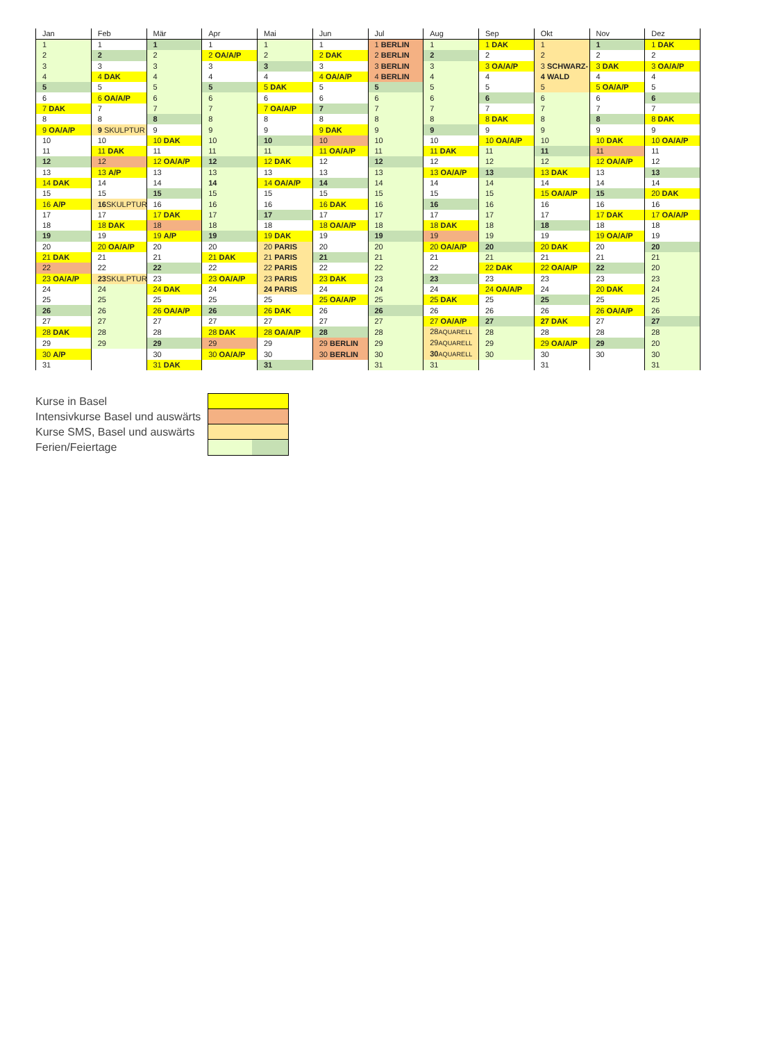| Jan | Feb | Mär | Apr | Mai | Jun | Jul | Aug | Sep | Okt | Nov | Dez |
| --- | --- | --- | --- | --- | --- | --- | --- | --- | --- | --- | --- |
| 1 | 1 | 1 | 1 | 1 | 1 | 1 BERLIN | 1 | 1 DAK | 1 | 1 | 1 DAK |
| 2 | 2 | 2 | 2 OA/A/P | 2 | 2 DAK | 2 BERLIN | 2 | 2 | 2 | 2 | 2 |
| 3 | 3 | 3 | 3 | 3 | 3 | 3 BERLIN | 3 | 3 OA/A/P | 3 SCHWARZ- | 3 DAK | 3 OA/A/P |
| 4 | 4 DAK | 4 | 4 | 4 | 4 OA/A/P | 4 BERLIN | 4 | 4 | 4 WALD | 4 | 4 |
| 5 | 5 | 5 | 5 | 5 DAK | 5 | 5 | 5 | 5 | 5 | 5 OA/A/P | 5 |
| 6 | 6 OA/A/P | 6 | 6 | 6 | 6 | 6 | 6 | 6 | 6 | 6 | 6 |
| 7 DAK | 7 | 7 | 7 | 7 OA/A/P | 7 | 7 | 7 | 7 | 7 | 7 | 7 |
| 8 | 8 | 8 | 8 | 8 | 8 | 8 | 8 | 8 DAK | 8 | 8 | 8 DAK |
| 9 OA/A/P | 9 SKULPTUR | 9 | 9 | 9 | 9 DAK | 9 | 9 | 9 | 9 | 9 | 9 |
| 10 | 10 | 10 DAK | 10 | 10 | 10 | 10 | 10 | 10 OA/A/P | 10 | 10 DAK | 10 OA/A/P |
| 11 | 11 DAK | 11 | 11 | 11 | 11 OA/A/P | 11 | 11 DAK | 11 | 11 | 11 | 11 |
| 12 | 12 | 12 OA/A/P | 12 | 12 DAK | 12 | 12 | 12 | 12 | 12 | 12 OA/A/P | 12 |
| 13 | 13 A/P | 13 | 13 | 13 | 13 | 13 | 13 OA/A/P | 13 | 13 DAK | 13 | 13 |
| 14 DAK | 14 | 14 | 14 | 14 OA/A/P | 14 | 14 | 14 | 14 | 14 | 14 | 14 |
| 15 | 15 | 15 | 15 | 15 | 15 | 15 | 15 | 15 | 15 OA/A/P | 15 | 20 DAK |
| 16 A/P | 16 SKULPTUR | 16 | 16 | 16 | 16 DAK | 16 | 16 | 16 | 16 | 16 | 16 |
| 17 | 17 | 17 DAK | 17 | 17 | 17 | 17 | 17 | 17 | 17 | 17 DAK | 17 OA/A/P |
| 18 | 18 DAK | 18 | 18 | 18 | 18 OA/A/P | 18 | 18 DAK | 18 | 18 | 18 | 18 |
| 19 | 19 | 19 A/P | 19 | 19 DAK | 19 | 19 | 19 | 19 | 19 | 19 OA/A/P | 19 |
| 20 | 20 OA/A/P | 20 | 20 | 20 PARIS | 20 | 20 | 20 OA/A/P | 20 | 20 DAK | 20 | 20 |
| 21 DAK | 21 | 21 | 21 DAK | 21 PARIS | 21 | 21 | 21 | 21 | 21 | 21 | 21 |
| 22 | 22 | 22 | 22 | 22 PARIS | 22 | 22 | 22 | 22 DAK | 22 OA/A/P | 22 | 20 |
| 23 OA/A/P | 23 SKULPTUR | 23 | 23 OA/A/P | 23 PARIS | 23 DAK | 23 | 23 | 23 | 23 | 23 | 23 |
| 24 | 24 | 24 DAK | 24 | 24 PARIS | 24 | 24 | 24 | 24 OA/A/P | 24 | 20 DAK | 24 |
| 25 | 25 | 25 | 25 | 25 | 25 OA/A/P | 25 | 25 DAK | 25 | 25 | 25 | 25 |
| 26 | 26 | 26 OA/A/P | 26 | 26 DAK | 26 | 26 | 26 | 26 | 26 | 26 OA/A/P | 26 |
| 27 | 27 | 27 | 27 | 27 | 27 | 27 | 27 OA/A/P | 27 | 27 DAK | 27 | 27 |
| 28 DAK | 28 | 28 | 28 DAK | 28 OA/A/P | 28 | 28 | 28 AQUARELL | 28 | 28 | 28 | 28 |
| 29 | 29 | 29 | 29 | 29 | 29 BERLIN | 29 | 29 AQUARELL | 29 | 29 OA/A/P | 29 | 20 |
| 30 A/P | | 30 | 30 OA/A/P | 30 | 30 BERLIN | 30 | 30 AQUARELL | 30 | 30 | 30 | 30 |
| 31 | | 31 DAK | | 31 | | 31 | 31 | | 31 | | 31 |
Kurse in Basel
Intensivkurse Basel und auswärts
Kurse SMS, Basel und auswärts
Ferien/Feiertage